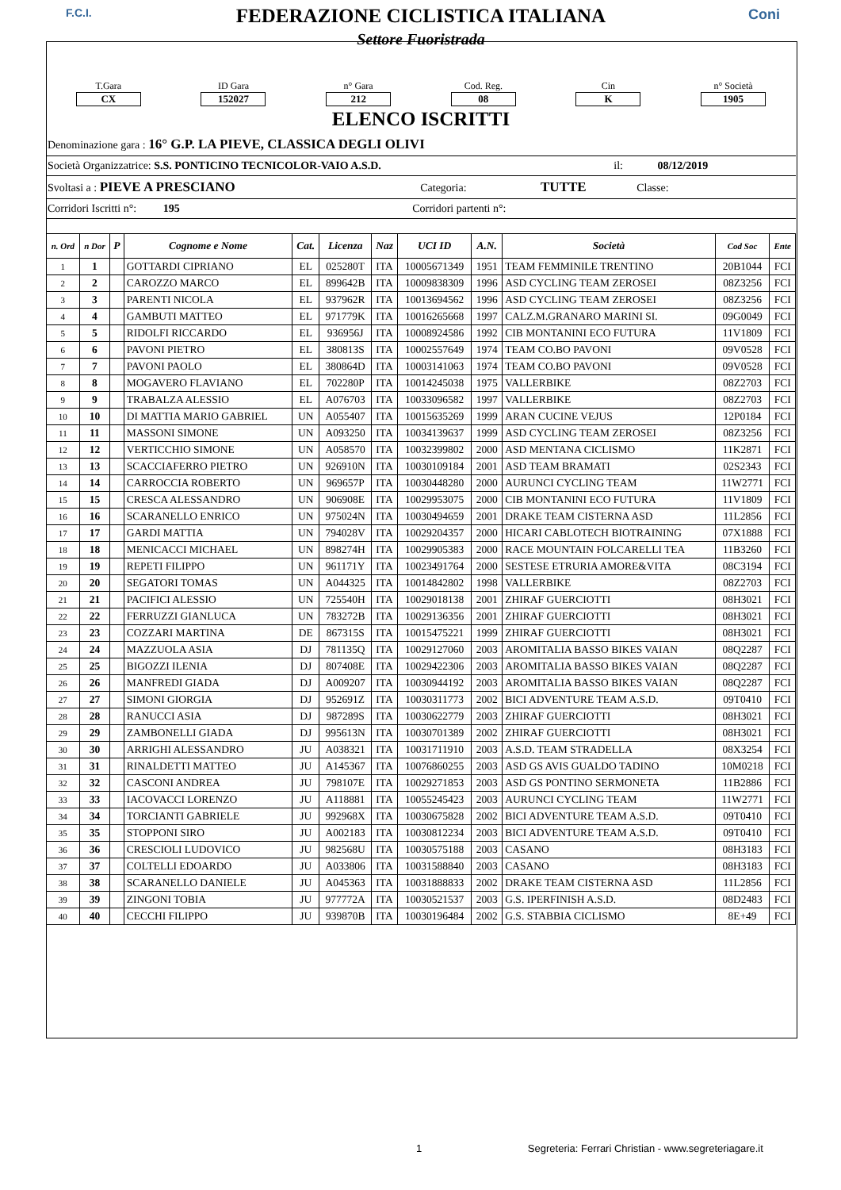F.C.I. Coni
FEDERAZIONE CICLISTICA ITALIANA
Settore Fuoristrada
T.Gara
CX
ID Gara
152027
n° Gara
212
Cod. Reg.
08
Cin
K
n° Società
1905
ELENCO ISCRITTI
Denominazione gara : 16° G.P. LA PIEVE, CLASSICA DEGLI OLIVI
Società Organizzatrice: S.S. PONTICINO TECNICOLOR-VAIO A.S.D. il: 08/12/2019
Svoltasi a : PIEVE A PRESCIANO Categoria: TUTTE Classe:
Corridori Iscritti n°: 195 Corridori partenti n°:
| n. Ord | n Dor | P | Cognome e Nome | Cat. | Licenza | Naz | UCI ID | A.N. | Società | Cod Soc | Ente |
| --- | --- | --- | --- | --- | --- | --- | --- | --- | --- | --- | --- |
| 1 | 1 | | GOTTARDI CIPRIANO | EL | 025280T | ITA | 10005671349 | 1951 | TEAM FEMMINILE TRENTINO | 20B1044 | FCI |
| 2 | 2 | | CAROZZO MARCO | EL | 899642B | ITA | 10009838309 | 1996 | ASD CYCLING TEAM ZEROSEI | 08Z3256 | FCI |
| 3 | 3 | | PARENTI NICOLA | EL | 937962R | ITA | 10013694562 | 1996 | ASD CYCLING TEAM ZEROSEI | 08Z3256 | FCI |
| 4 | 4 | | GAMBUTI MATTEO | EL | 971779K | ITA | 10016265668 | 1997 | CALZ.M.GRANARO MARINI SI. | 09G0049 | FCI |
| 5 | 5 | | RIDOLFI RICCARDO | EL | 936956J | ITA | 10008924586 | 1992 | CIB MONTANINI ECO FUTURA | 11V1809 | FCI |
| 6 | 6 | | PAVONI PIETRO | EL | 380813S | ITA | 10002557649 | 1974 | TEAM CO.BO PAVONI | 09V0528 | FCI |
| 7 | 7 | | PAVONI PAOLO | EL | 380864D | ITA | 10003141063 | 1974 | TEAM CO.BO PAVONI | 09V0528 | FCI |
| 8 | 8 | | MOGAVERO FLAVIANO | EL | 702280P | ITA | 10014245038 | 1975 | VALLERBIKE | 08Z2703 | FCI |
| 9 | 9 | | TRABALZA ALESSIO | EL | A076703 | ITA | 10033096582 | 1997 | VALLERBIKE | 08Z2703 | FCI |
| 10 | 10 | | DI MATTIA MARIO GABRIEL | UN | A055407 | ITA | 10015635269 | 1999 | ARAN CUCINE VEJUS | 12P0184 | FCI |
| 11 | 11 | | MASSONI SIMONE | UN | A093250 | ITA | 10034139637 | 1999 | ASD CYCLING TEAM ZEROSEI | 08Z3256 | FCI |
| 12 | 12 | | VERTICCHIO SIMONE | UN | A058570 | ITA | 10032399802 | 2000 | ASD MENTANA CICLISMO | 11K2871 | FCI |
| 13 | 13 | | SCACCIAFERRO PIETRO | UN | 926910N | ITA | 10030109184 | 2001 | ASD TEAM BRAMATI | 02S2343 | FCI |
| 14 | 14 | | CARROCCIA ROBERTO | UN | 969657P | ITA | 10030448280 | 2000 | AURUNCI CYCLING TEAM | 11W2771 | FCI |
| 15 | 15 | | CRESCA ALESSANDRO | UN | 906908E | ITA | 10029953075 | 2000 | CIB MONTANINI ECO FUTURA | 11V1809 | FCI |
| 16 | 16 | | SCARANELLO ENRICO | UN | 975024N | ITA | 10030494659 | 2001 | DRAKE TEAM CISTERNA ASD | 11L2856 | FCI |
| 17 | 17 | | GARDI MATTIA | UN | 794028V | ITA | 10029204357 | 2000 | HICARI CABLOTECH BIOTRAINING | 07X1888 | FCI |
| 18 | 18 | | MENICACCI MICHAEL | UN | 898274H | ITA | 10029905383 | 2000 | RACE MOUNTAIN FOLCARELLI TEA | 11B3260 | FCI |
| 19 | 19 | | REPETI FILIPPO | UN | 961171Y | ITA | 10023491764 | 2000 | SESTESE ETRURIA AMORE&VITA | 08C3194 | FCI |
| 20 | 20 | | SEGATORI TOMAS | UN | A044325 | ITA | 10014842802 | 1998 | VALLERBIKE | 08Z2703 | FCI |
| 21 | 21 | | PACIFICI ALESSIO | UN | 725540H | ITA | 10029018138 | 2001 | ZHIRAF GUERCIOTTI | 08H3021 | FCI |
| 22 | 22 | | FERRUZZI GIANLUCA | UN | 783272B | ITA | 10029136356 | 2001 | ZHIRAF GUERCIOTTI | 08H3021 | FCI |
| 23 | 23 | | COZZARI MARTINA | DE | 867315S | ITA | 10015475221 | 1999 | ZHIRAF GUERCIOTTI | 08H3021 | FCI |
| 24 | 24 | | MAZZUOLA ASIA | DJ | 781135Q | ITA | 10029127060 | 2003 | AROMITALIA BASSO BIKES VAIAN | 08Q2287 | FCI |
| 25 | 25 | | BIGOZZI ILENIA | DJ | 807408E | ITA | 10029422306 | 2003 | AROMITALIA BASSO BIKES VAIAN | 08Q2287 | FCI |
| 26 | 26 | | MANFREDI GIADA | DJ | A009207 | ITA | 10030944192 | 2003 | AROMITALIA BASSO BIKES VAIAN | 08Q2287 | FCI |
| 27 | 27 | | SIMONI GIORGIA | DJ | 952691Z | ITA | 10030311773 | 2002 | BICI ADVENTURE TEAM A.S.D. | 09T0410 | FCI |
| 28 | 28 | | RANUCCI ASIA | DJ | 987289S | ITA | 10030622779 | 2003 | ZHIRAF GUERCIOTTI | 08H3021 | FCI |
| 29 | 29 | | ZAMBONELLI GIADA | DJ | 995613N | ITA | 10030701389 | 2002 | ZHIRAF GUERCIOTTI | 08H3021 | FCI |
| 30 | 30 | | ARRIGHI ALESSANDRO | JU | A038321 | ITA | 10031711910 | 2003 | A.S.D. TEAM STRADELLA | 08X3254 | FCI |
| 31 | 31 | | RINALDETTI MATTEO | JU | A145367 | ITA | 10076860255 | 2003 | ASD GS AVIS GUALDO TADINO | 10M0218 | FCI |
| 32 | 32 | | CASCONI ANDREA | JU | 798107E | ITA | 10029271853 | 2003 | ASD GS PONTINO SERMONETA | 11B2886 | FCI |
| 33 | 33 | | IACOVACCI LORENZO | JU | A118881 | ITA | 10055245423 | 2003 | AURUNCI CYCLING TEAM | 11W2771 | FCI |
| 34 | 34 | | TORCIANTI GABRIELE | JU | 992968X | ITA | 10030675828 | 2002 | BICI ADVENTURE TEAM A.S.D. | 09T0410 | FCI |
| 35 | 35 | | STOPPONI SIRO | JU | A002183 | ITA | 10030812234 | 2003 | BICI ADVENTURE TEAM A.S.D. | 09T0410 | FCI |
| 36 | 36 | | CRESCIOLI LUDOVICO | JU | 982568U | ITA | 10030575188 | 2003 | CASANO | 08H3183 | FCI |
| 37 | 37 | | COLTELLI EDOARDO | JU | A033806 | ITA | 10031588840 | 2003 | CASANO | 08H3183 | FCI |
| 38 | 38 | | SCARANELLO DANIELE | JU | A045363 | ITA | 10031888833 | 2002 | DRAKE TEAM CISTERNA ASD | 11L2856 | FCI |
| 39 | 39 | | ZINGONI TOBIA | JU | 977772A | ITA | 10030521537 | 2003 | G.S. IPERFINISH A.S.D. | 08D2483 | FCI |
| 40 | 40 | | CECCHI FILIPPO | JU | 939870B | ITA | 10030196484 | 2002 | G.S. STABBIA CICLISMO | 8E+49 | FCI |
1 Segreteria: Ferrari Christian - www.segreteriagare.it